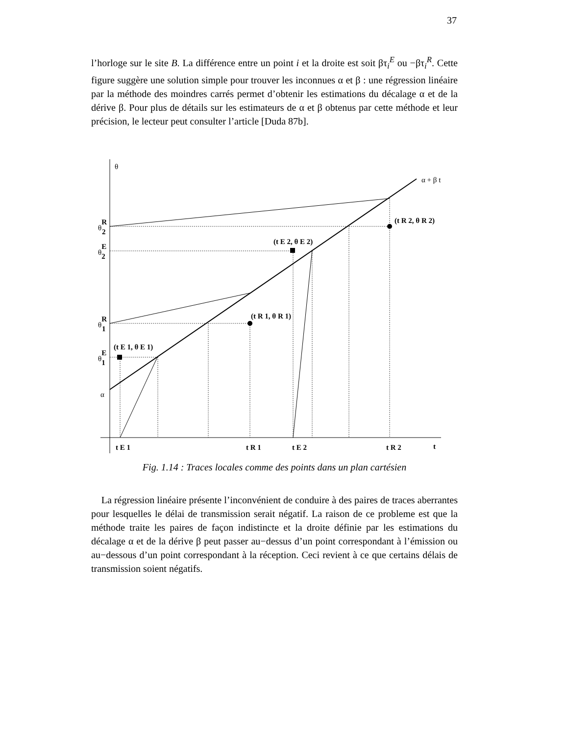37
l’horloge sur le site B. La différence entre un point i et la droite est soit βτ<sub>i</sub><sup>E</sup> ou −βτ<sub>i</sub><sup>R</sup>. Cette figure suggère une solution simple pour trouver les inconnues α et β : une régression linéaire par la méthode des moindres carrés permet d’obtenir les estimations du décalage α et de la dérive β. Pour plus de détails sur les estimateurs de α et β obtenus par cette méthode et leur précision, le lecteur peut consulter l’article [Duda 87b].
θ
α + β t
θR2
θE2
θR1
θE1
α
(t E 1, θ E 1)
(t R 1, θ R 1)
(t E 2, θ E 2)
(t R 2, θ R 2)
t E 1
t R 1
t E 2
t R 2
t
Fig. 1.14 : Traces locales comme des points dans un plan cartésien
La régression linéaire présente l’inconvénient de conduire à des paires de traces aberrantes pour lesquelles le délai de transmission serait négatif. La raison de ce probleme est que la méthode traite les paires de façon indistincte et la droite définie par les estimations du décalage α et de la dérive β peut passer au−dessus d’un point correspondant à l’émission ou au−dessous d’un point correspondant à la réception. Ceci revient à ce que certains délais de transmission soient négatifs.